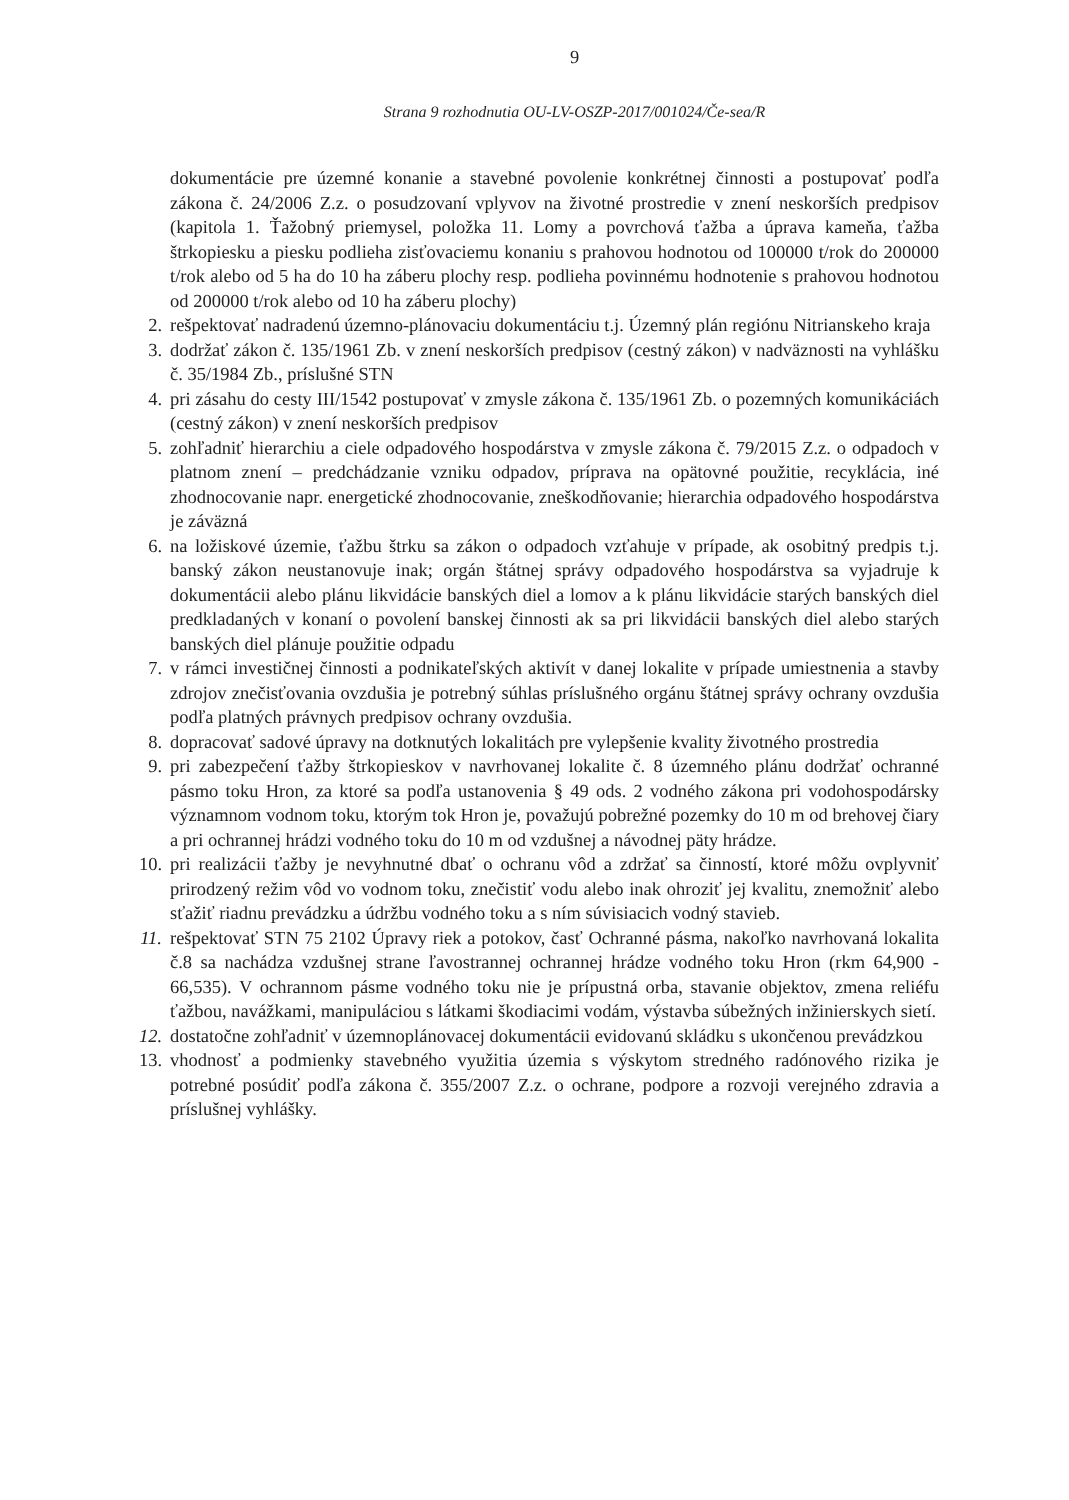9
Strana 9 rozhodnutia OU-LV-OSZP-2017/001024/Če-sea/R
dokumentácie pre územné konanie a stavebné povolenie konkrétnej činnosti a postupovať podľa zákona č. 24/2006 Z.z. o posudzovaní vplyvov na životné prostredie v znení neskorších predpisov (kapitola 1. Ťažobný priemysel, položka 11. Lomy a povrchová ťažba a úprava kameňa, ťažba štrkopiesku a piesku podlieha zisťovaciemu konaniu s prahovou hodnotou od 100000 t/rok do 200000 t/rok alebo od 5 ha do 10 ha záberu plochy resp. podlieha povinnému hodnotenie s prahovou hodnotou od 200000 t/rok alebo od 10 ha záberu plochy)
2. rešpektovať nadradenú územno-plánovaciu dokumentáciu t.j. Územný plán regiónu Nitrianskeho kraja
3. dodržať zákon č. 135/1961 Zb. v znení neskorších predpisov (cestný zákon) v nadväznosti na vyhlášku č. 35/1984 Zb., príslušné STN
4. pri zásahu do cesty III/1542 postupovať v zmysle zákona č. 135/1961 Zb. o pozemných komunikáciách (cestný zákon) v znení neskorších predpisov
5. zohľadniť hierarchiu a ciele odpadového hospodárstva v zmysle zákona č. 79/2015 Z.z. o odpadoch v platnom znení – predchádzanie vzniku odpadov, príprava na opätovné použitie, recyklácia, iné zhodnocovanie napr. energetické zhodnocovanie, zneškodňovanie; hierarchia odpadového hospodárstva je záväzná
6. na ložiskové územie, ťažbu štrku sa zákon o odpadoch vzťahuje v prípade, ak osobitný predpis t.j. banský zákon neustanovuje inak; orgán štátnej správy odpadového hospodárstva sa vyjadruje k dokumentácii alebo plánu likvidácie banských diel a lomov a k plánu likvidácie starých banských diel predkladaných v konaní o povolení banskej činnosti ak sa pri likvidácii banských diel alebo starých banských diel plánuje použitie odpadu
7. v rámci investičnej činnosti a podnikateľských aktivít v danej lokalite v prípade umiestnenia a stavby zdrojov znečisťovania ovzdušia je potrebný súhlas príslušného orgánu štátnej správy ochrany ovzdušia podľa platných právnych predpisov ochrany ovzdušia.
8. dopracovať sadové úpravy na dotknutých lokalitách pre vylepšenie kvality životného prostredia
9. pri zabezpečení ťažby štrkopieskov v navrhovanej lokalite č. 8 územného plánu dodržať ochranné pásmo toku Hron, za ktoré sa podľa ustanovenia § 49 ods. 2 vodného zákona pri vodohospodársky významnom vodnom toku, ktorým tok Hron je, považujú pobrežné pozemky do 10 m od brehovej čiary a pri ochrannej hrádzi vodného toku do 10 m od vzdušnej a návodnej päty hrádze.
10. pri realizácii ťažby je nevyhnutné dbať o ochranu vôd a zdržať sa činností, ktoré môžu ovplyvniť prirodzený režim vôd vo vodnom toku, znečistiť vodu alebo inak ohroziť jej kvalitu, znemožniť alebo sťažiť riadnu prevádzku a údržbu vodného toku a s ním súvisiacich vodný stavieb.
11. rešpektovať STN 75 2102 Úpravy riek a potokov, časť Ochranné pásma, nakoľko navrhovaná lokalita č.8 sa nachádza vzdušnej strane ľavostrannej ochrannej hrádze vodného toku Hron (rkm 64,900 - 66,535). V ochrannom pásme vodného toku nie je prípustná orba, stavanie objektov, zmena reliéfu ťažbou, navážkami, manipuláciou s látkami škodiacimi vodám, výstavba súbežných inžinierskych sietí.
12. dostatočne zohľadniť v územnoplánovacej dokumentácii evidovanú skládku s ukončenou prevádzkou
13. vhodnosť a podmienky stavebného využitia územia s výskytom stredného radónového rizika je potrebné posúdiť podľa zákona č. 355/2007 Z.z. o ochrane, podpore a rozvoji verejného zdravia a príslušnej vyhlášky.